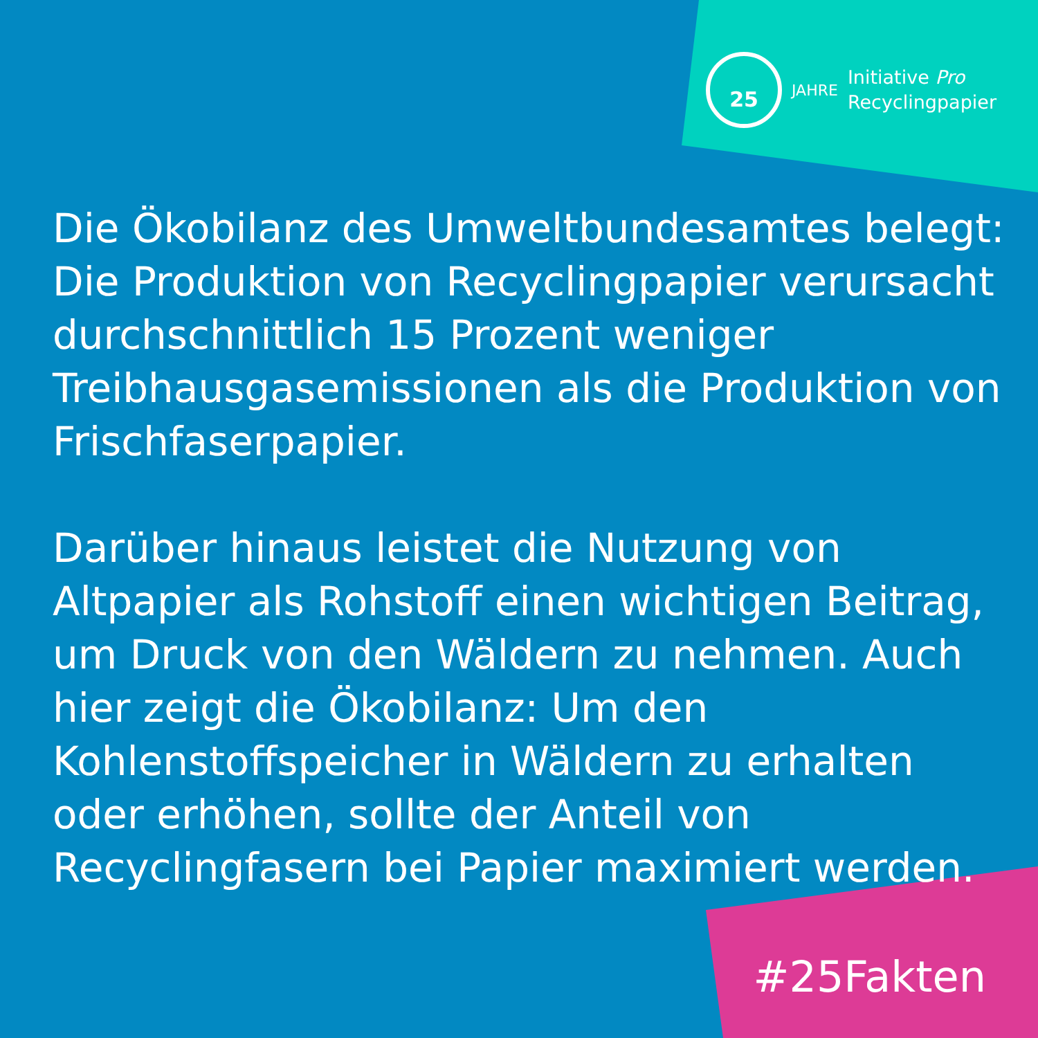25
JAHRE
Initiative Pro
Recyclingpapier
Die Ökobilanz des Umweltbundesamtes belegt: Die Produktion von Recyclingpapier verursacht durchschnittlich 15 Prozent weniger Treibhausgasemissionen als die Produktion von Frischfaserpapier.
Darüber hinaus leistet die Nutzung von Altpapier als Rohstoff einen wichtigen Beitrag, um Druck von den Wäldern zu nehmen. Auch hier zeigt die Ökobilanz: Um den Kohlenstoffspeicher in Wäldern zu erhalten oder erhöhen, sollte der Anteil von Recyclingfasern bei Papier maximiert werden.
#25Fakten